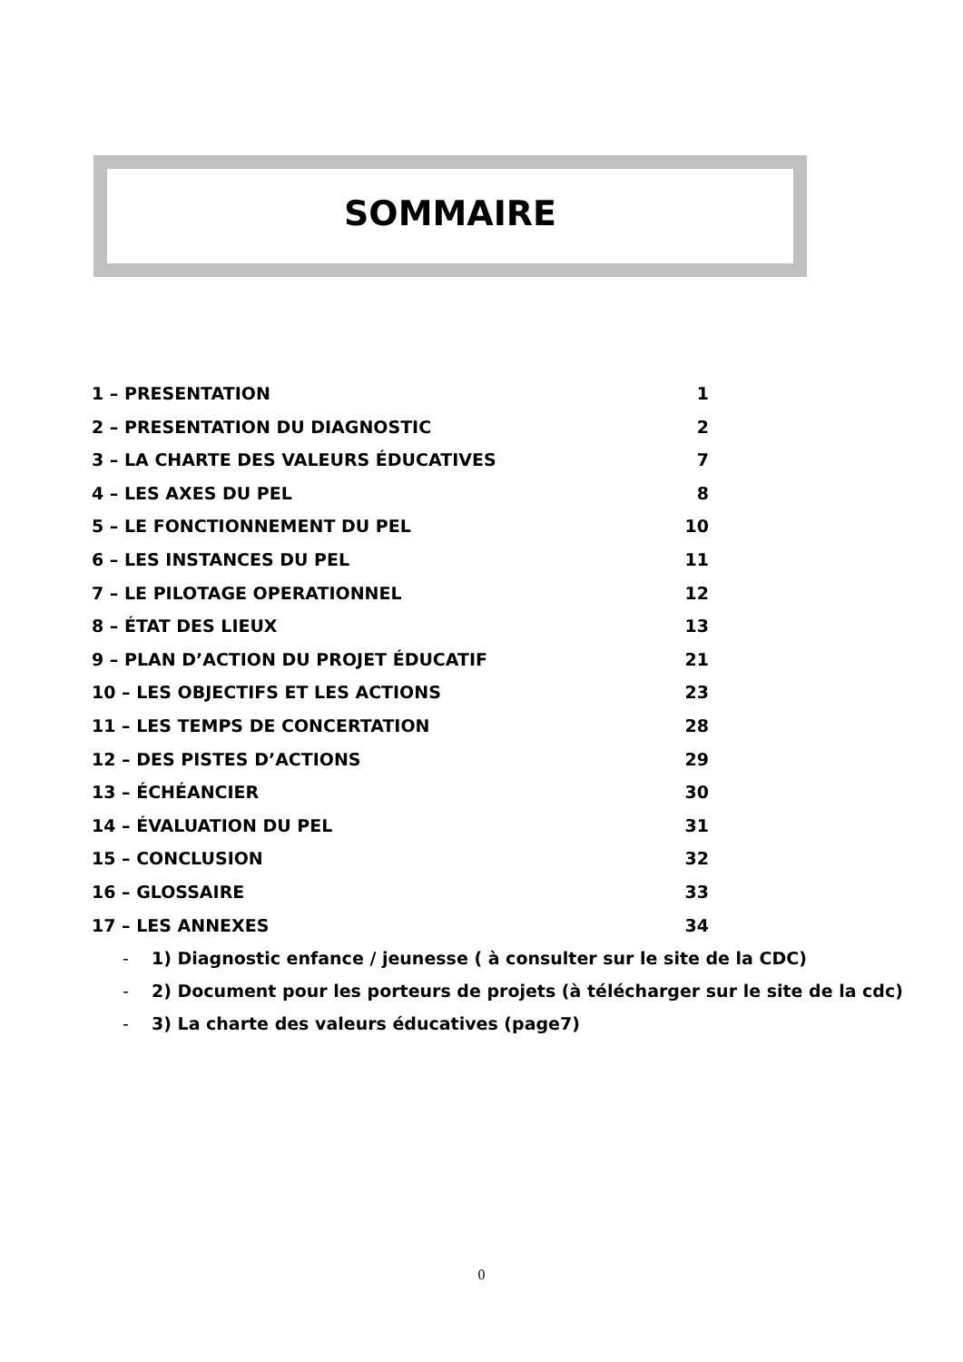SOMMAIRE
1 – PRESENTATION 1
2 – PRESENTATION DU DIAGNOSTIC 2
3 – LA CHARTE DES VALEURS ÉDUCATIVES 7
4 – LES AXES DU PEL 8
5 – LE FONCTIONNEMENT DU PEL 10
6 – LES INSTANCES DU PEL 11
7 – LE PILOTAGE OPERATIONNEL 12
8 – ÉTAT DES LIEUX 13
9 – PLAN D’ACTION DU PROJET ÉDUCATIF 21
10 – LES OBJECTIFS ET LES ACTIONS 23
11 – LES TEMPS DE CONCERTATION 28
12 – DES PISTES D’ACTIONS 29
13 – ÉCHÉANCIER 30
14 – ÉVALUATION DU PEL 31
15 – CONCLUSION 32
16 – GLOSSAIRE 33
17 – LES ANNEXES 34
- 1) Diagnostic enfance / jeunesse ( à consulter sur le site de la CDC)
- 2) Document pour les porteurs de projets (à télécharger sur le site de la cdc)
- 3) La charte des valeurs éducatives (page7)
0